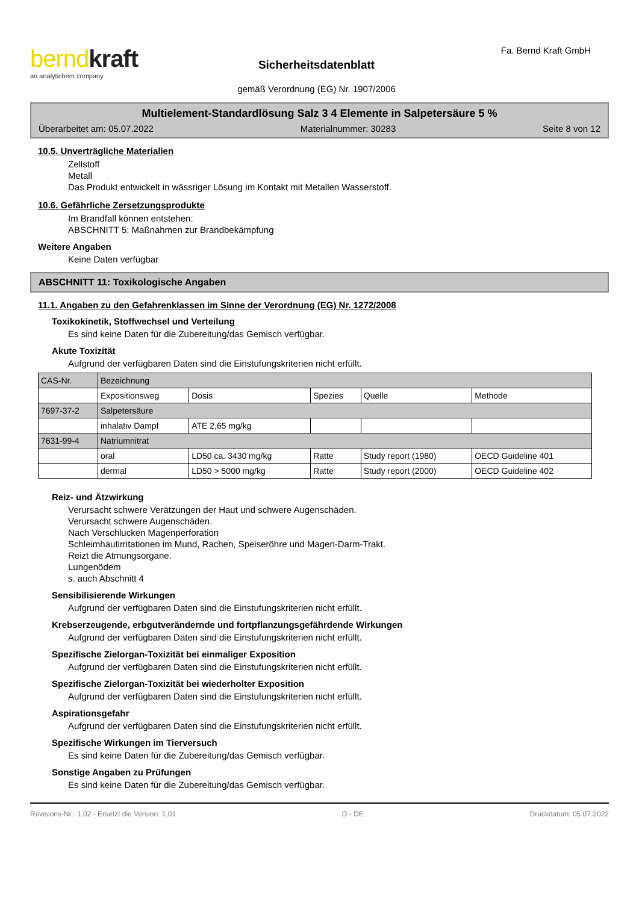berndkraft
an analytichem company
Sicherheitsdatenblatt
gemäß Verordnung (EG) Nr. 1907/2006
Fa. Bernd Kraft GmbH
Multielement-Standardlösung Salz 3 4 Elemente in Salpetersäure 5 %
Überarbeitet am: 05.07.2022 Materialnummer: 30283 Seite 8 von 12
10.5. Unverträgliche Materialien
Zellstoff
Metall
Das Produkt entwickelt in wässriger Lösung im Kontakt mit Metallen Wasserstoff.
10.6. Gefährliche Zersetzungsprodukte
Im Brandfall können entstehen:
ABSCHNITT 5: Maßnahmen zur Brandbekämpfung
Weitere Angaben
Keine Daten verfügbar
ABSCHNITT 11: Toxikologische Angaben
11.1. Angaben zu den Gefahrenklassen im Sinne der Verordnung (EG) Nr. 1272/2008
Toxikokinetik, Stoffwechsel und Verteilung
Es sind keine Daten für die Zubereitung/das Gemisch verfügbar.
Akute Toxizität
Aufgrund der verfügbaren Daten sind die Einstufungskriterien nicht erfüllt.
| CAS-Nr. | Bezeichnung | | | | |
| | Expositionsweg | Dosis | Spezies | Quelle | Methode |
| 7697-37-2 | Salpetersäure | | | | |
| | inhalativ Dampf | ATE 2,65 mg/kg | | | |
| 7631-99-4 | Natriumnitrat | | | | |
| | oral | LD50 ca. 3430 mg/kg | Ratte | Study report (1980) | OECD Guideline 401 |
| | dermal | LD50 > 5000 mg/kg | Ratte | Study report (2000) | OECD Guideline 402 |
Reiz- und Ätzwirkung
Verursacht schwere Verätzungen der Haut und schwere Augenschäden.
Verursacht schwere Augenschäden.
Nach Verschlucken Magenperforation
Schleimhautirritationen im Mund, Rachen, Speiseröhre und Magen-Darm-Trakt.
Reizt die Atmungsorgane.
Lungenödem
s. auch Abschnitt 4
Sensibilisierende Wirkungen
Aufgrund der verfügbaren Daten sind die Einstufungskriterien nicht erfüllt.
Krebserzeugende, erbgutverändernde und fortpflanzungsgefährdende Wirkungen
Aufgrund der verfügbaren Daten sind die Einstufungskriterien nicht erfüllt.
Spezifische Zielorgan-Toxizität bei einmaliger Exposition
Aufgrund der verfügbaren Daten sind die Einstufungskriterien nicht erfüllt.
Spezifische Zielorgan-Toxizität bei wiederholter Exposition
Aufgrund der verfügbaren Daten sind die Einstufungskriterien nicht erfüllt.
Aspirationsgefahr
Aufgrund der verfügbaren Daten sind die Einstufungskriterien nicht erfüllt.
Spezifische Wirkungen im Tierversuch
Es sind keine Daten für die Zubereitung/das Gemisch verfügbar.
Sonstige Angaben zu Prüfungen
Es sind keine Daten für die Zubereitung/das Gemisch verfügbar.
Revisions-Nr.: 1,02 - Ersetzt die Version: 1,01 D - DE Druckdatum: 05.07.2022